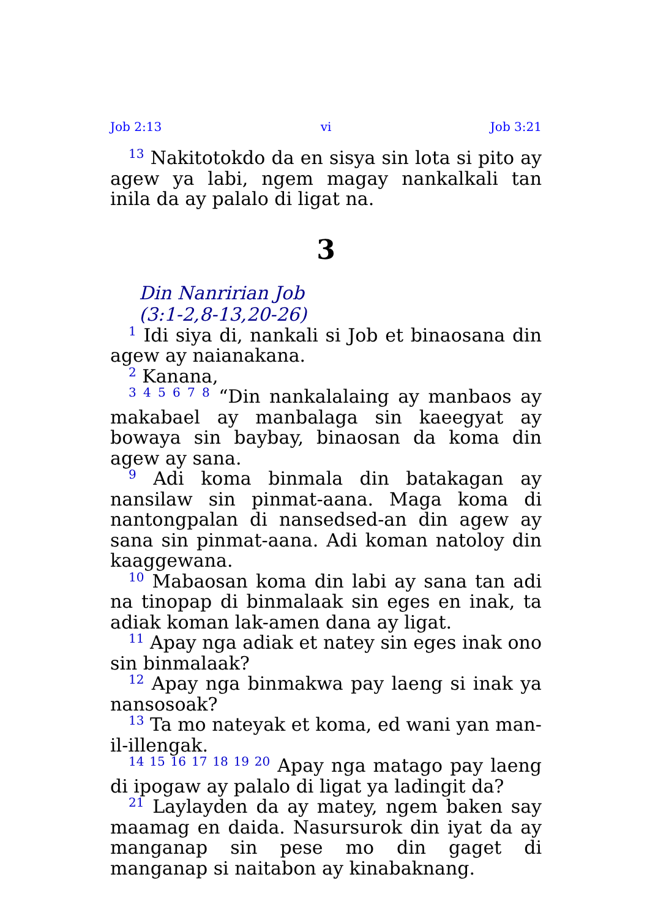Job 2:13 vi Job 3:21
<sup>13</sup> Nakitotokdo da en sisya sin lota si pito ay agew ya labi, ngem magay nankalkali tan inila da ay palalo di ligat na.
3
Din Nanririan Job
(3:1-2,8-13,20-26)
<sup>1</sup> Idi siya di, nankali si Job et binaosana din agew ay naianakana.
<sup>2</sup> Kanana,
<sup>3 4 5 6 7 8</sup> “Din nankalalaing ay manbaos ay makabael ay manbalaga sin kaeegyat ay bowaya sin baybay, binaosan da koma din agew ay sana.
<sup>9</sup> Adi koma binmala din batakagan ay nansilaw sin pinmat-aana. Maga koma di nantongpalan di nansedsed-an din agew ay sana sin pinmat-aana. Adi koman natoloy din kaaggewana.
<sup>10</sup> Mabaosan koma din labi ay sana tan adi na tinopap di binmalaak sin eges en inak, ta adiak koman lak-amen dana ay ligat.
<sup>11</sup> Apay nga adiak et natey sin eges inak ono sin binmalaak?
<sup>12</sup> Apay nga binmakwa pay laeng si inak ya nansosoak?
<sup>13</sup> Ta mo nateyak et koma, ed wani yan man-il-illengak.
<sup>14 15 16 17 18 19 20</sup> Apay nga matago pay laeng di ipogaw ay palalo di ligat ya ladingit da?
<sup>21</sup> Laylayden da ay matey, ngem baken say maamag en daida. Nasursurok din iyat da ay manganap sin pese mo din gaget di manganap si naitabon ay kinabaknang.